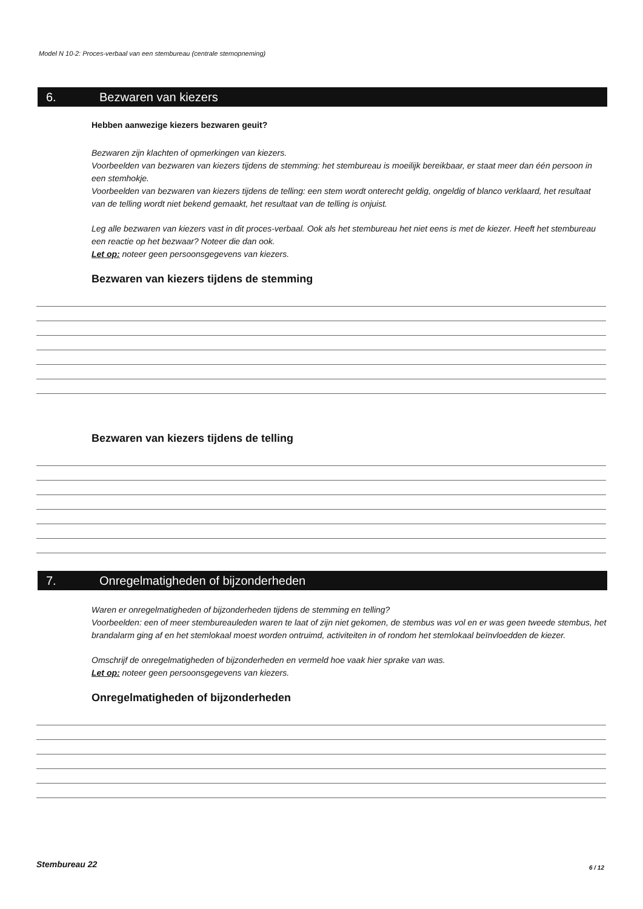Model N 10-2: Proces-verbaal van een stembureau (centrale stemopneming)
6. Bezwaren van kiezers
Hebben aanwezige kiezers bezwaren geuit?
Bezwaren zijn klachten of opmerkingen van kiezers.
Voorbeelden van bezwaren van kiezers tijdens de stemming: het stembureau is moeilijk bereikbaar, er staat meer dan één persoon in een stemhokje.
Voorbeelden van bezwaren van kiezers tijdens de telling: een stem wordt onterecht geldig, ongeldig of blanco verklaard, het resultaat van de telling wordt niet bekend gemaakt, het resultaat van de telling is onjuist.
Leg alle bezwaren van kiezers vast in dit proces-verbaal. Ook als het stembureau het niet eens is met de kiezer. Heeft het stembureau een reactie op het bezwaar? Noteer die dan ook.
Let op: noteer geen persoonsgegevens van kiezers.
Bezwaren van kiezers tijdens de stemming
Bezwaren van kiezers tijdens de telling
7. Onregelmatigheden of bijzonderheden
Waren er onregelmatigheden of bijzonderheden tijdens de stemming en telling?
Voorbeelden: een of meer stembureauleden waren te laat of zijn niet gekomen, de stembus was vol en er was geen tweede stembus, het brandalarm ging af en het stemlokaal moest worden ontruimd, activiteiten in of rondom het stemlokaal beïnvloedden de kiezer.
Omschrijf de onregelmatigheden of bijzonderheden en vermeld hoe vaak hier sprake van was.
Let op: noteer geen persoonsgegevens van kiezers.
Onregelmatigheden of bijzonderheden
Stembureau 22 6 / 12